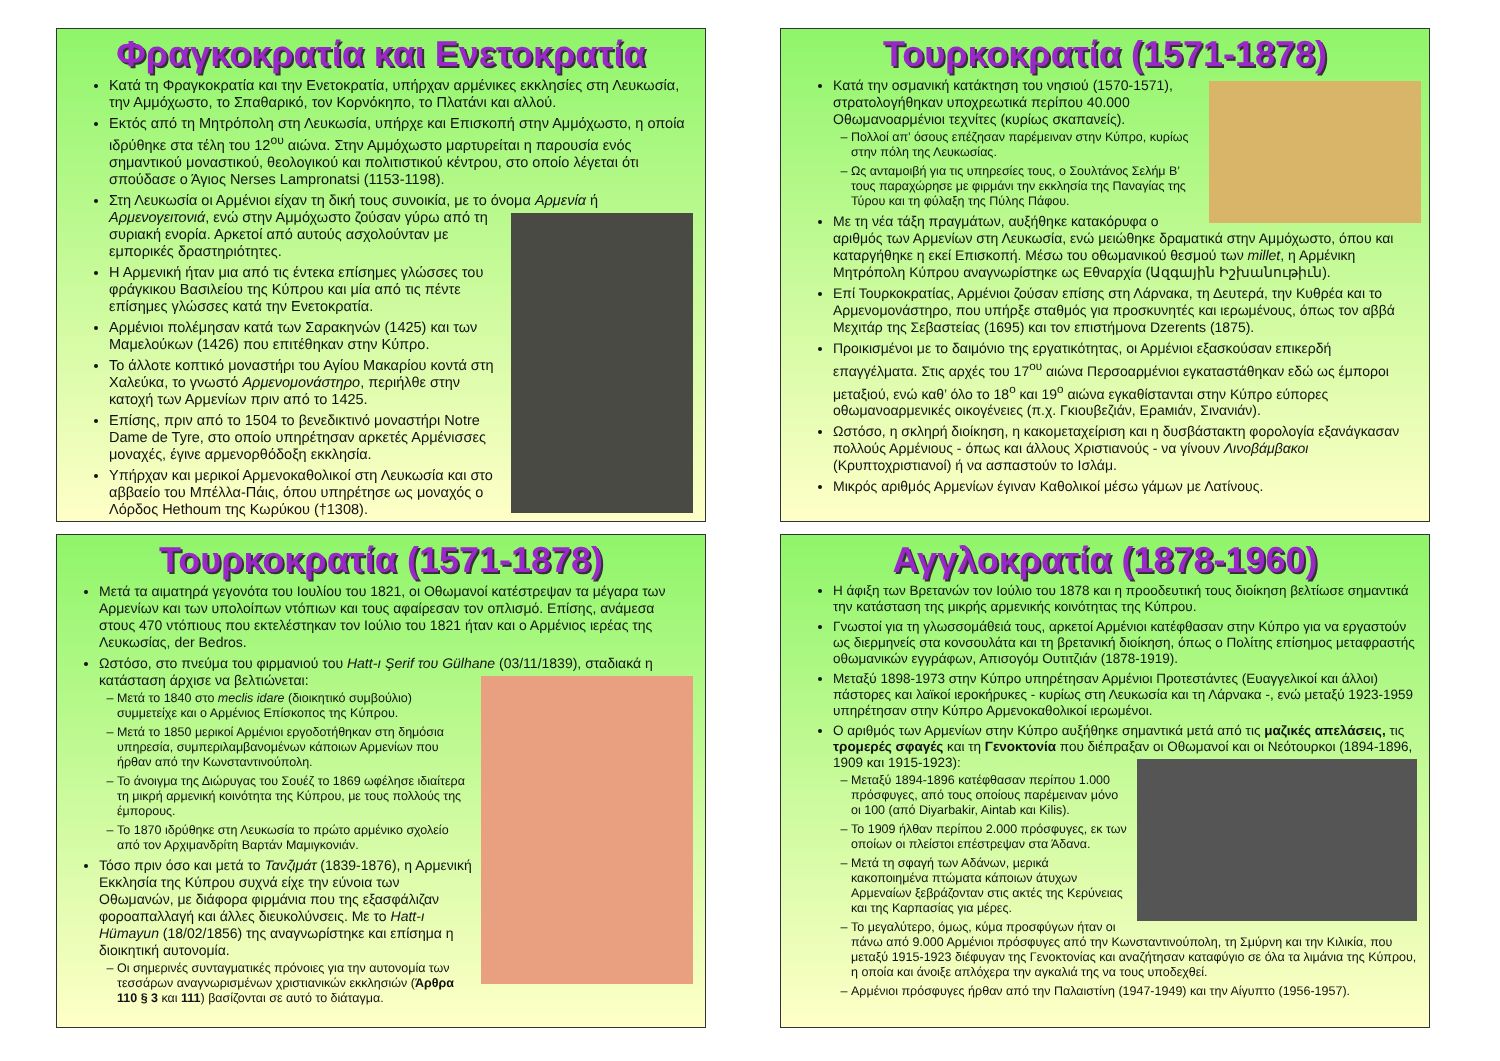Φραγκοκρατία και Ενετοκρατία
Κατά τη Φραγκοκρατία και την Ενετοκρατία, υπήρχαν αρμένικες εκκλησίες στη Λευκωσία, την Αμμόχωστο, το Σπαθαρικό, τον Κορνόκηπο, το Πλατάνι και αλλού.
Εκτός από τη Μητρόπολη στη Λευκωσία, υπήρχε και Επισκοπή στην Αμμόχωστο, η οποία ιδρύθηκε στα τέλη του 12<sup>ου</sup> αιώνα. Στην Αμμόχωστο μαρτυρείται η παρουσία ενός σημαντικού μοναστικού, θεολογικού και πολιτιστικού κέντρου, στο οποίο λέγεται ότι σπούδασε ο Άγιος Nerses Lampronatsi (1153-1198).
Στη Λευκωσία οι Αρμένιοι είχαν τη δική τους συνοικία, με το όνομα Αρμενία ή
Αρμενογειτονιά, ενώ στην Αμμόχωστο ζούσαν γύρω από τη συριακή ενορία. Αρκετοί από αυτούς ασχολούνταν με εμπορικές δραστηριότητες.
Η Αρμενική ήταν μια από τις έντεκα επίσημες γλώσσες του φράγκικου Βασιλείου της Κύπρου και μία από τις πέντε επίσημες γλώσσες κατά την Ενετοκρατία.
Αρμένιοι πολέμησαν κατά των Σαρακηνών (1425) και των Μαμελούκων (1426) που επιτέθηκαν στην Κύπρο.
Το άλλοτε κοπτικό μοναστήρι του Αγίου Μακαρίου κοντά στη Χαλεύκα, το γνωστό Αρμενομονάστηρο, περιήλθε στην κατοχή των Αρμενίων πριν από το 1425.
Επίσης, πριν από το 1504 το βενεδικτινό μοναστήρι Notre Dame de Tyre, στο οποίο υπηρέτησαν αρκετές Αρμένισσες μοναχές, έγινε αρμενορθόδοξη εκκλησία.
Υπήρχαν και μερικοί Αρμενοκαθολικοί στη Λευκωσία και στο αββαείο του Μπέλλα-Πάις, όπου υπηρέτησε ως μοναχός ο Λόρδος Hethoum της Κωρύκου (†1308).
Τουρκοκρατία (1571-1878)
Κατά την οσμανική κατάκτηση του νησιού (1570-1571), στρατολογήθηκαν υποχρεωτικά περίπου 40.000 Οθωμανοαρμένιοι τεχνίτες (κυρίως σκαπανείς).
Πολλοί απ’ όσους επέζησαν παρέμειναν στην Κύπρο, κυρίως στην πόλη της Λευκωσίας.
Ως ανταμοιβή για τις υπηρεσίες τους, ο Σουλτάνος Σελήμ Β’ τους παραχώρησε με φιρμάνι την εκκλησία της Παναγίας της Τύρου και τη φύλαξη της Πύλης Πάφου.
Με τη νέα τάξη πραγμάτων, αυξήθηκε κατακόρυφα ο αριθμός των Αρμενίων στη Λευκωσία, ενώ μειώθηκε δραματικά στην Αμμόχωστο, όπου και καταργήθηκε η εκεί Επισκοπή. Μέσω του οθωμανικού θεσμού των millet, η Αρμένικη Μητρόπολη Κύπρου αναγνωρίστηκε ως Εθναρχία (Ազգային Իշխանութիւն).
Επί Τουρκοκρατίας, Αρμένιοι ζούσαν επίσης στη Λάρνακα, τη Δευτερά, την Κυθρέα και το Αρμενομονάστηρο, που υπήρξε σταθμός για προσκυνητές και ιερωμένους, όπως τον αββά Μεχιτάρ της Σεβαστείας (1695) και τον επιστήμονα Dzerents (1875).
Προικισμένοι με το δαιμόνιο της εργατικότητας, οι Αρμένιοι εξασκούσαν επικερδή επαγγέλματα. Στις αρχές του 17<sup>ου</sup> αιώνα Περσοαρμένιοι εγκαταστάθηκαν εδώ ως έμποροι μεταξιού, ενώ καθ’ όλο το 18<sup>ο</sup> και 19<sup>ο</sup> αιώνα εγκαθίστανται στην Κύπρο εύπορες οθωμανοαρμενικές οικογένειες (π.χ. Γκιουβεζιάν, Ερамιάν, Σινανιάν).
Ωστόσο, η σκληρή διοίκηση, η κακομεταχείριση και η δυσβάστακτη φορολογία εξανάγκασαν πολλούς Αρμένιους - όπως και άλλους Χριστιανούς - να γίνουν Λινοβάμβακοι (Κρυπτοχριστιανοί) ή να ασπαστούν το Ισλάμ.
Μικρός αριθμός Αρμενίων έγιναν Καθολικοί μέσω γάμων με Λατίνους.
Τουρκοκρατία (1571-1878)
Μετά τα αιματηρά γεγονότα του Ιουλίου του 1821, οι Οθωμανοί κατέστρεψαν τα μέγαρα των Αρμενίων και των υπολοίπων ντόπιων και τους αφαίρεσαν τον οπλισμό. Επίσης, ανάμεσα στους 470 ντόπιους που εκτελέστηκαν τον Ιούλιο του 1821 ήταν και ο Αρμένιος ιερέας της Λευκωσίας, der Bedros.
Ωστόσο, στο πνεύμα του φιρμανιού του Hatt-ı Şerif του Gülhane (03/11/1839), σταδιακά η κατάσταση άρχισε να βελτιώνεται:
Μετά το 1840 στο meclis idare (διοικητικό συμβούλιο) συμμετείχε και ο Αρμένιος Επίσκοπος της Κύπρου.
Μετά το 1850 μερικοί Αρμένιοι εργοδοτήθηκαν στη δημόσια υπηρεσία, συμπεριλαμβανομένων κάποιων Αρμενίων που ήρθαν από την Κωνσταντινούπολη.
Το άνοιγμα της Διώρυγας του Σουέζ το 1869 ωφέλησε ιδιαίτερα τη μικρή αρμενική κοινότητα της Κύπρου, με τους πολλούς της έμπορους.
Το 1870 ιδρύθηκε στη Λευκωσία το πρώτο αρμένικο σχολείο από τον Αρχιμανδρίτη Βαρτάν Μαμιγκονιάν.
Τόσο πριν όσο και μετά το Τανζιμάτ (1839-1876), η Αρμενική Εκκλησία της Κύπρου συχνά είχε την εύνοια των Οθωμανών, με διάφορα φιρμάνια που της εξασφάλιζαν φοροαπαλλαγή και άλλες διευκολύνσεις. Με το Hatt-ı Hümayun (18/02/1856) της αναγνωρίστηκε και επίσημα η διοικητική αυτονομία.
Οι σημερινές συνταγματικές πρόνοιες για την αυτονομία των τεσσάρων αναγνωρισμένων χριστιανικών εκκλησιών (Άρθρα 110 § 3 και 111) βασίζονται σε αυτό το διάταγμα.
Αγγλοκρατία (1878-1960)
Η άφιξη των Βρετανών τον Ιούλιο του 1878 και η προοδευτική τους διοίκηση βελτίωσε σημαντικά την κατάσταση της μικρής αρμενικής κοινότητας της Κύπρου.
Γνωστοί για τη γλωσσομάθειά τους, αρκετοί Αρμένιοι κατέφθασαν στην Κύπρο για να εργαστούν ως διερμηνείς στα κονσουλάτα και τη βρετανική διοίκηση, όπως ο Πολίτης επίσημος μεταφραστής οθωμανικών εγγράφων, Απισογόμ Ουτιτζιάν (1878-1919).
Μεταξύ 1898-1973 στην Κύπρο υπηρέτησαν Αρμένιοι Προτεστάντες (Ευαγγελικοί και άλλοι) πάστορες και λαϊκοί ιεροκήρυκες - κυρίως στη Λευκωσία και τη Λάρνακα -, ενώ μεταξύ 1923-1959 υπηρέτησαν στην Κύπρο Αρμενοκαθολικοί ιερωμένοι.
Ο αριθμός των Αρμενίων στην Κύπρο αυξήθηκε σημαντικά μετά από τις μαζικές απελάσεις, τις τρομερές σφαγές και τη Γενοκτονία που διέπραξαν οι Οθωμανοί και οι Νεότουρκοι (1894-1896, 1909 και 1915-1923):
Μεταξύ 1894-1896 κατέφθασαν περίπου 1.000 πρόσφυγες, από τους οποίους παρέμειναν μόνο οι 100 (από Diyarbakir, Aintab και Kilis).
Το 1909 ήλθαν περίπου 2.000 πρόσφυγες, εκ των οποίων οι πλείστοι επέστρεψαν στα Άδανα.
Μετά τη σφαγή των Αδάνων, μερικά κακοποιημένα πτώματα κάποιων άτυχων Αρμεναίων ξεβράζονταν στις ακτές της Κερύνειας και της Καρπασίας για μέρες.
Το μεγαλύτερο, όμως, κύμα προσφύγων ήταν οι πάνω από 9.000 Αρμένιοι πρόσφυγες από την Κωνσταντινούπολη, τη Σμύρνη και την Κιλικία, που μεταξύ 1915-1923 διέφυγαν της Γενοκτονίας και αναζήτησαν καταφύγιο σε όλα τα λιμάνια της Κύπρου, η οποία και άνοιξε απλόχερα την αγκαλιά της να τους υποδεχθεί.
Αρμένιοι πρόσφυγες ήρθαν από την Παλαιστίνη (1947-1949) και την Αίγυπτο (1956-1957).